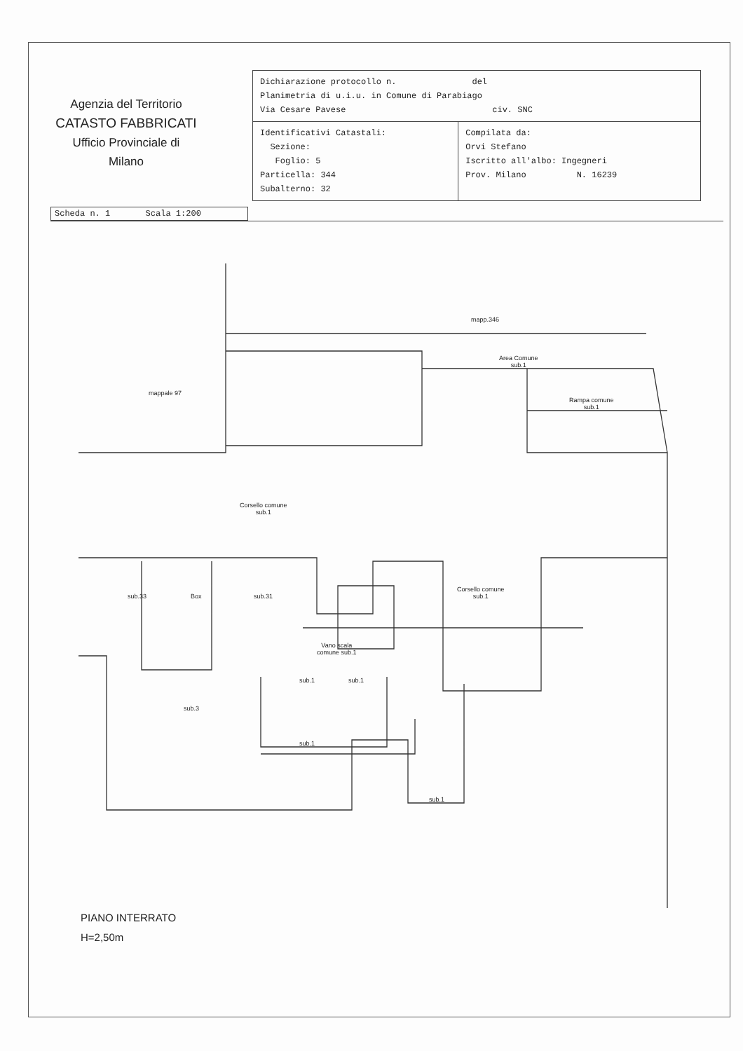Agenzia del Territorio
CATASTO FABBRICATI
Ufficio Provinciale di
Milano
| Dichiarazione protocollo n. del Planimetria di u.i.u. in Comune di Parabiago Via Cesare Pavese civ. SNC | |
| Identificativi Catastali: Sezione: Foglio: 5 Particella: 344 Subalterno: 32 | Compilata da: Orvi Stefano Iscritto all'albo: Ingegneri Prov. Milano N. 16239 |
Scheda n. 1 Scala 1:200
mapp.346
Area Comune
sub.1
mappale 97
Rampa comune
sub.1
Corsello comune
sub.1
sub.33 Box sub.31
Corsello comune
sub.1
Vano scala
comune sub.1
sub.1 sub.1
sub.3
sub.1
sub.1
PIANO INTERRATO
H=2,50m